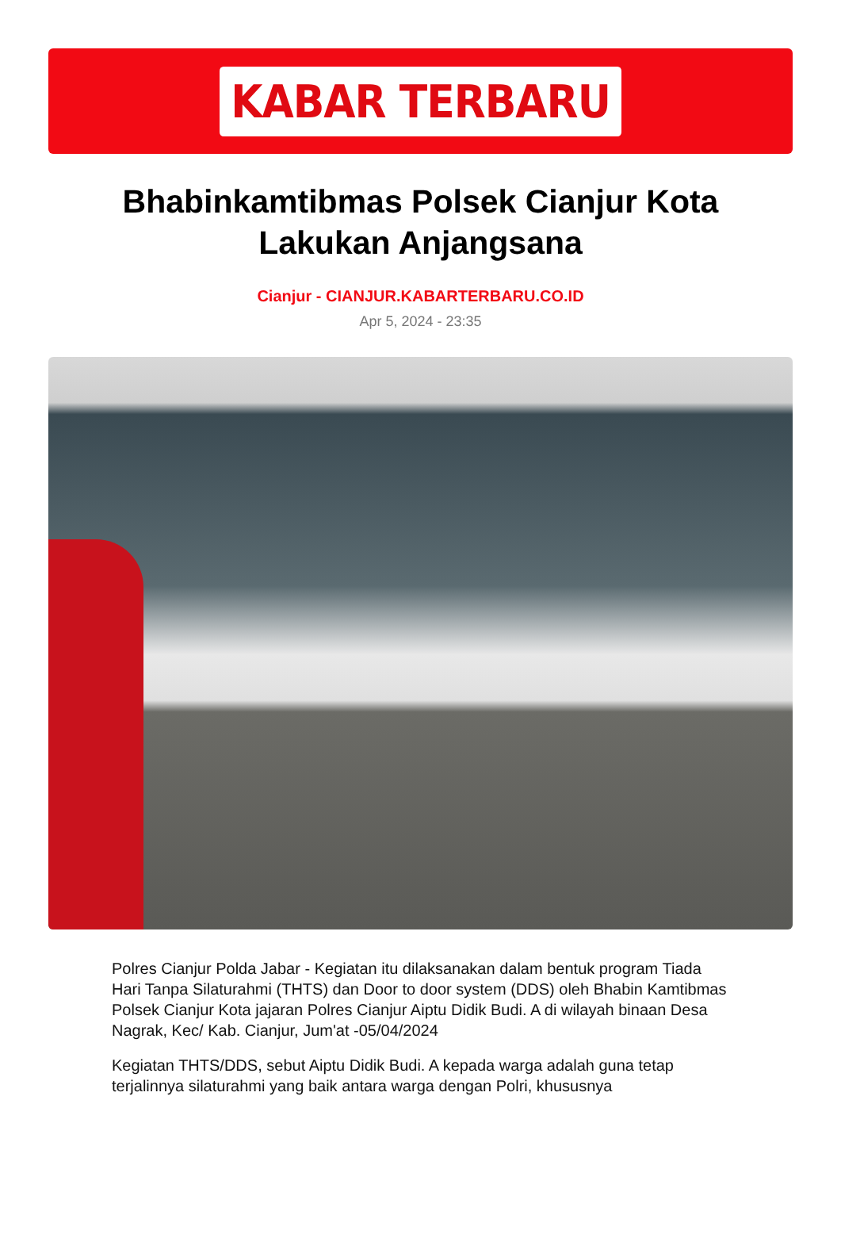KABAR TERBARU
Bhabinkamtibmas Polsek Cianjur Kota Lakukan Anjangsana
Cianjur - CIANJUR.KABARTERBARU.CO.ID
Apr 5, 2024 - 23:35
Polres Cianjur Polda Jabar - Kegiatan itu dilaksanakan dalam bentuk program Tiada Hari Tanpa Silaturahmi (THTS) dan Door to door system (DDS) oleh Bhabin Kamtibmas Polsek Cianjur Kota jajaran Polres Cianjur Aiptu Didik Budi. A di wilayah binaan Desa Nagrak, Kec/ Kab. Cianjur, Jum'at -05/04/2024
Kegiatan THTS/DDS, sebut Aiptu Didik Budi. A kepada warga adalah guna tetap terjalinnya silaturahmi yang baik antara warga dengan Polri, khususnya